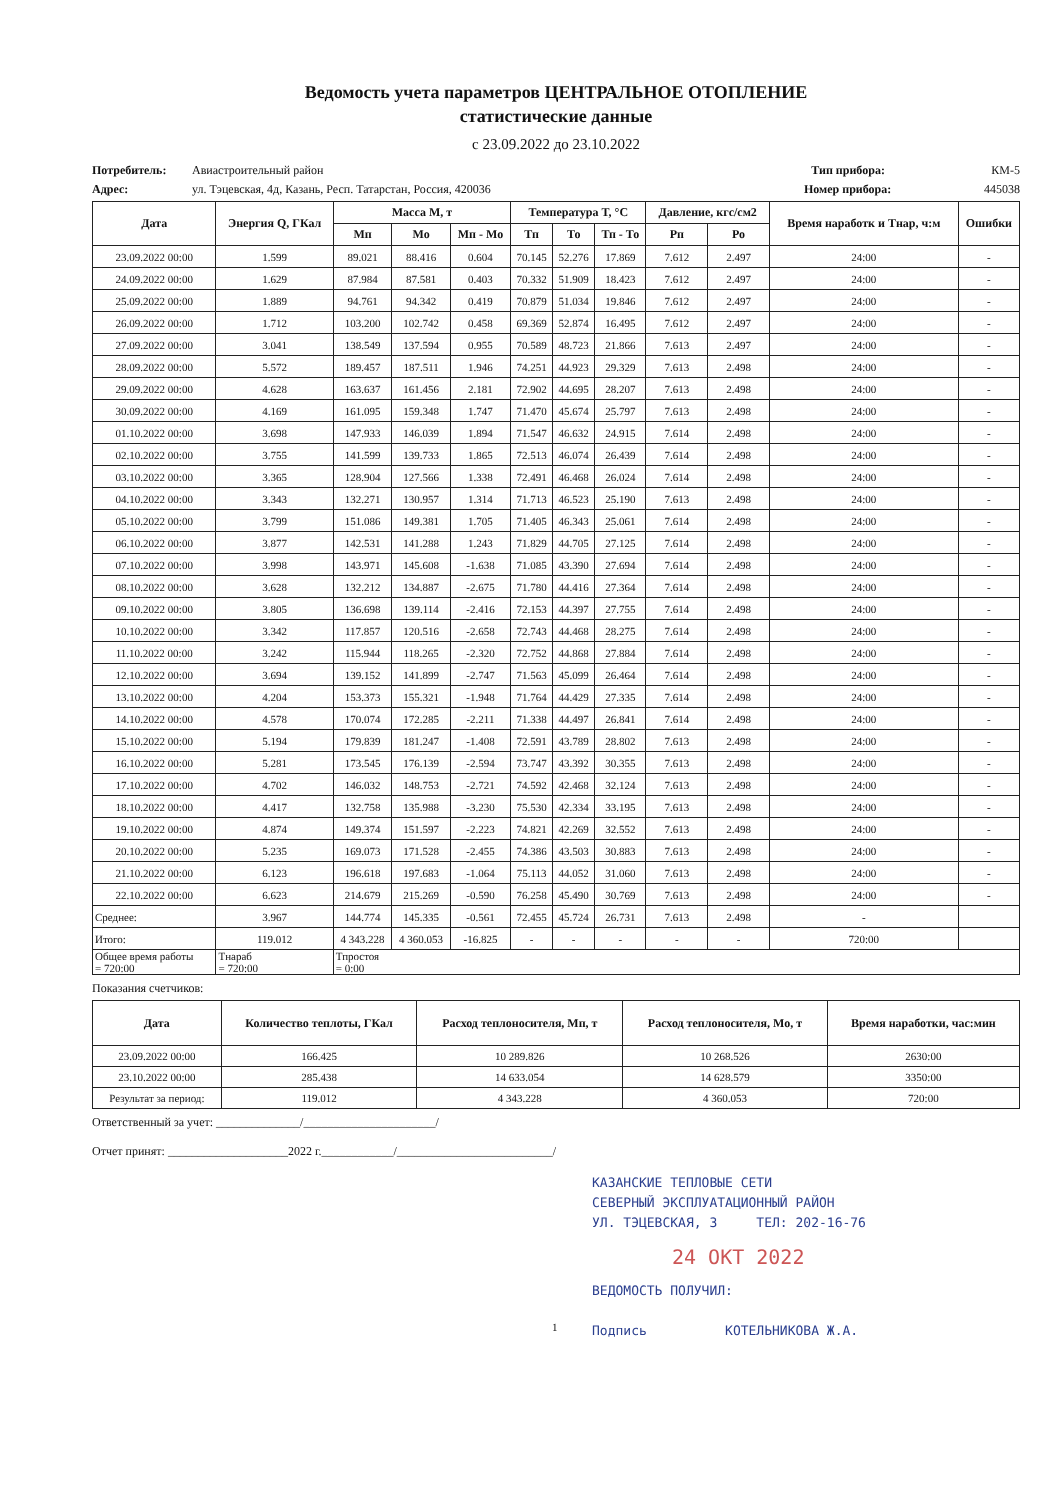Ведомость учета параметров ЦЕНТРАЛЬНОЕ ОТОПЛЕНИЕ
статистические данные
с 23.09.2022 до 23.10.2022
Потребитель: Авиастроительный район Тип прибора: КМ-5
Адрес: ул. Тэцевская, 4д, Казань, Респ. Татарстан, Россия, 420036 Номер прибора: 445038
| Дата | Энергия Q, ГКал | Масса M, т | | | Температура T, °C | | | Давление, кгс/см2 | | Время наработк и Тнар, ч:м | Ошибки |
| --- | --- | --- | --- | --- | --- | --- | --- | --- | --- | --- | --- |
| | | Мп | Мо | Мп - Мо | Тп | То | Тп - То | Рп | Ро | | |
| 23.09.2022 00:00 | 1.599 | 89.021 | 88.416 | 0.604 | 70.145 | 52.276 | 17.869 | 7.612 | 2.497 | 24:00 | - |
| 24.09.2022 00:00 | 1.629 | 87.984 | 87.581 | 0.403 | 70.332 | 51.909 | 18.423 | 7.612 | 2.497 | 24:00 | - |
| 25.09.2022 00:00 | 1.889 | 94.761 | 94.342 | 0.419 | 70.879 | 51.034 | 19.846 | 7.612 | 2.497 | 24:00 | - |
| 26.09.2022 00:00 | 1.712 | 103.200 | 102.742 | 0.458 | 69.369 | 52.874 | 16.495 | 7.612 | 2.497 | 24:00 | - |
| 27.09.2022 00:00 | 3.041 | 138.549 | 137.594 | 0.955 | 70.589 | 48.723 | 21.866 | 7.613 | 2.497 | 24:00 | - |
| 28.09.2022 00:00 | 5.572 | 189.457 | 187.511 | 1.946 | 74.251 | 44.923 | 29.329 | 7.613 | 2.498 | 24:00 | - |
| 29.09.2022 00:00 | 4.628 | 163.637 | 161.456 | 2.181 | 72.902 | 44.695 | 28.207 | 7.613 | 2.498 | 24:00 | - |
| 30.09.2022 00:00 | 4.169 | 161.095 | 159.348 | 1.747 | 71.470 | 45.674 | 25.797 | 7.613 | 2.498 | 24:00 | - |
| 01.10.2022 00:00 | 3.698 | 147.933 | 146.039 | 1.894 | 71.547 | 46.632 | 24.915 | 7.614 | 2.498 | 24:00 | - |
| 02.10.2022 00:00 | 3.755 | 141.599 | 139.733 | 1.865 | 72.513 | 46.074 | 26.439 | 7.614 | 2.498 | 24:00 | - |
| 03.10.2022 00:00 | 3.365 | 128.904 | 127.566 | 1.338 | 72.491 | 46.468 | 26.024 | 7.614 | 2.498 | 24:00 | - |
| 04.10.2022 00:00 | 3.343 | 132.271 | 130.957 | 1.314 | 71.713 | 46.523 | 25.190 | 7.613 | 2.498 | 24:00 | - |
| 05.10.2022 00:00 | 3.799 | 151.086 | 149.381 | 1.705 | 71.405 | 46.343 | 25.061 | 7.614 | 2.498 | 24:00 | - |
| 06.10.2022 00:00 | 3.877 | 142.531 | 141.288 | 1.243 | 71.829 | 44.705 | 27.125 | 7.614 | 2.498 | 24:00 | - |
| 07.10.2022 00:00 | 3.998 | 143.971 | 145.608 | -1.638 | 71.085 | 43.390 | 27.694 | 7.614 | 2.498 | 24:00 | - |
| 08.10.2022 00:00 | 3.628 | 132.212 | 134.887 | -2.675 | 71.780 | 44.416 | 27.364 | 7.614 | 2.498 | 24:00 | - |
| 09.10.2022 00:00 | 3.805 | 136.698 | 139.114 | -2.416 | 72.153 | 44.397 | 27.755 | 7.614 | 2.498 | 24:00 | - |
| 10.10.2022 00:00 | 3.342 | 117.857 | 120.516 | -2.658 | 72.743 | 44.468 | 28.275 | 7.614 | 2.498 | 24:00 | - |
| 11.10.2022 00:00 | 3.242 | 115.944 | 118.265 | -2.320 | 72.752 | 44.868 | 27.884 | 7.614 | 2.498 | 24:00 | - |
| 12.10.2022 00:00 | 3.694 | 139.152 | 141.899 | -2.747 | 71.563 | 45.099 | 26.464 | 7.614 | 2.498 | 24:00 | - |
| 13.10.2022 00:00 | 4.204 | 153.373 | 155.321 | -1.948 | 71.764 | 44.429 | 27.335 | 7.614 | 2.498 | 24:00 | - |
| 14.10.2022 00:00 | 4.578 | 170.074 | 172.285 | -2.211 | 71.338 | 44.497 | 26.841 | 7.614 | 2.498 | 24:00 | - |
| 15.10.2022 00:00 | 5.194 | 179.839 | 181.247 | -1.408 | 72.591 | 43.789 | 28.802 | 7.613 | 2.498 | 24:00 | - |
| 16.10.2022 00:00 | 5.281 | 173.545 | 176.139 | -2.594 | 73.747 | 43.392 | 30.355 | 7.613 | 2.498 | 24:00 | - |
| 17.10.2022 00:00 | 4.702 | 146.032 | 148.753 | -2.721 | 74.592 | 42.468 | 32.124 | 7.613 | 2.498 | 24:00 | - |
| 18.10.2022 00:00 | 4.417 | 132.758 | 135.988 | -3.230 | 75.530 | 42.334 | 33.195 | 7.613 | 2.498 | 24:00 | - |
| 19.10.2022 00:00 | 4.874 | 149.374 | 151.597 | -2.223 | 74.821 | 42.269 | 32.552 | 7.613 | 2.498 | 24:00 | - |
| 20.10.2022 00:00 | 5.235 | 169.073 | 171.528 | -2.455 | 74.386 | 43.503 | 30.883 | 7.613 | 2.498 | 24:00 | - |
| 21.10.2022 00:00 | 6.123 | 196.618 | 197.683 | -1.064 | 75.113 | 44.052 | 31.060 | 7.613 | 2.498 | 24:00 | - |
| 22.10.2022 00:00 | 6.623 | 214.679 | 215.269 | -0.590 | 76.258 | 45.490 | 30.769 | 7.613 | 2.498 | 24:00 | - |
| Среднее: | 3.967 | 144.774 | 145.335 | -0.561 | 72.455 | 45.724 | 26.731 | 7.613 | 2.498 | - | |
| Итого: | 119.012 | 4 343.228 | 4 360.053 | -16.825 | - | - | - | - | - | 720:00 | |
| Общее время работы = 720:00 | Тнараб = 720:00 | Тпростоя = 0:00 | | | | | | | | | |
Показания счетчиков:
| Дата | Количество теплоты, ГКал | Расход теплоносителя, Мп, т | Расход теплоносителя, Мо, т | Время наработки, час:мин |
| --- | --- | --- | --- | --- |
| 23.09.2022 00:00 | 166.425 | 10 289.826 | 10 268.526 | 2630:00 |
| 23.10.2022 00:00 | 285.438 | 14 633.054 | 14 628.579 | 3350:00 |
| Результат за период: | 119.012 | 4 343.228 | 4 360.053 | 720:00 |
Ответственный за учет: ______________/______________________/
Отчет принят: ____________________2022 г.____________/__________________________/
КАЗАНСКИЕ ТЕПЛОВЫЕ СЕТИ
СЕВЕРНЫЙ ЭКСПЛУАТАЦИОННЫЙ РАЙОН
УЛ. ТЭЦЕВСКАЯ, 3 ТЕЛ: 202-16-76
24 ОКТ 2022
ВЕДОМОСТЬ ПОЛУЧИЛ:
Подпись КОТЕЛЬНИКОВА Ж.А.
1